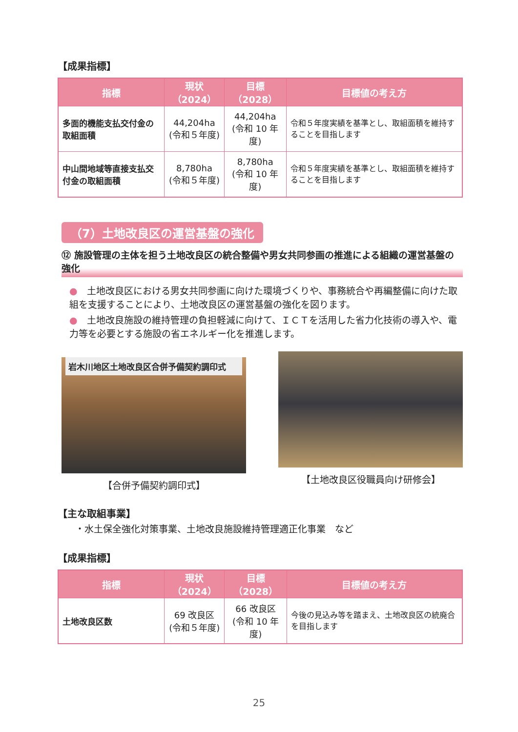【成果指標】
| 指標 | 現状（2024） | 目標（2028） | 目標値の考え方 |
| --- | --- | --- | --- |
| 多面的機能支払交付金の取組面積 | 44,204ha (令和５年度) | 44,204ha (令和 10 年度) | 令和５年度実績を基準とし、取組面積を維持することを目指します |
| 中山間地域等直接支払交付金の取組面積 | 8,780ha (令和５年度) | 8,780ha (令和 10 年度) | 令和５年度実績を基準とし、取組面積を維持することを目指します |
（7）土地改良区の運営基盤の強化
⑫ 施設管理の主体を担う土地改良区の統合整備や男女共同参画の推進による組織の運営基盤の強化
●　土地改良区における男女共同参画に向けた環境づくりや、事務統合や再編整備に向けた取組を支援することにより、土地改良区の運営基盤の強化を図ります。
●　土地改良施設の維持管理の負担軽減に向けて、ＩＣＴを活用した省力化技術の導入や、電力等を必要とする施設の省エネルギー化を推進します。
岩木川地区土地改良区合併予備契約調印式
【合併予備契約調印式】
【土地改良区役職員向け研修会】
【主な取組事業】
・水土保全強化対策事業、土地改良施設維持管理適正化事業　など
【成果指標】
| 指標 | 現状（2024） | 目標（2028） | 目標値の考え方 |
| --- | --- | --- | --- |
| 土地改良区数 | 69 改良区 (令和５年度) | 66 改良区 (令和 10 年度) | 今後の見込み等を踏まえ、土地改良区の統廃合を目指します |
25